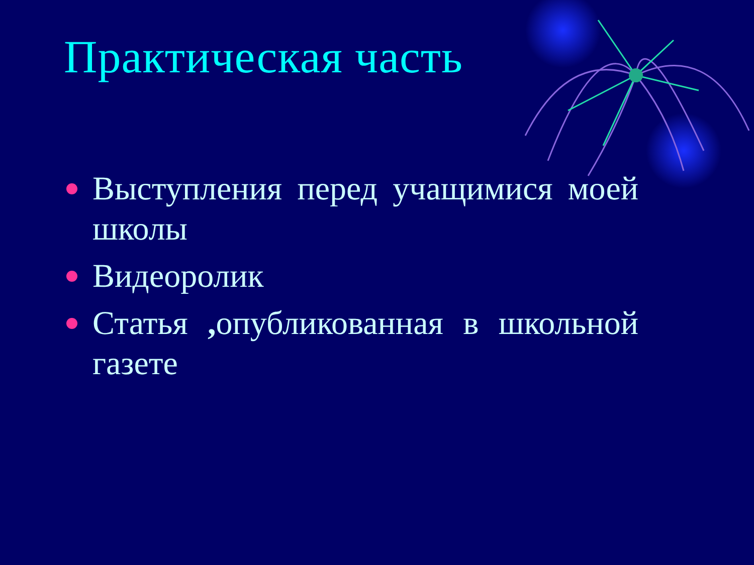Практическая часть
Выступления перед учащимися моей школы
Видеоролик
Статья , опубликованная в школьной газете